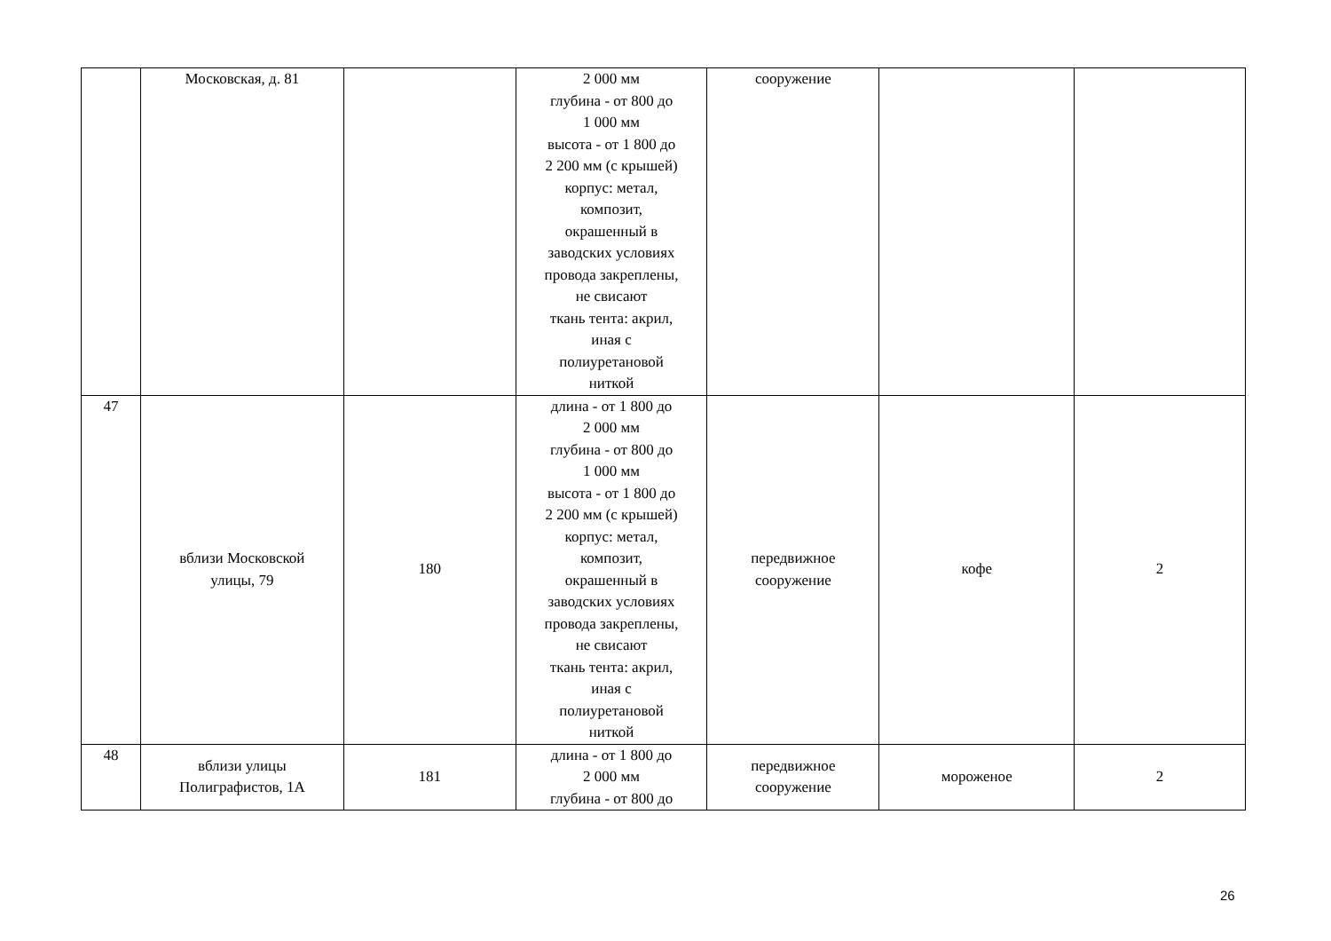| | Московская, д. 81 | | 2 000 мм глубина - от 800 до 1 000 мм высота - от 1 800 до 2 200 мм (с крышей) корпус: метал, композит, окрашенный в заводских условиях провода закреплены, не свисают ткань тента: акрил, иная с полиуретановой ниткой | сооружение | | |
| 47 | вблизи Московской улицы, 79 | 180 | длина - от 1 800 до 2 000 мм глубина - от 800 до 1 000 мм высота - от 1 800 до 2 200 мм (с крышей) корпус: метал, композит, окрашенный в заводских условиях провода закреплены, не свисают ткань тента: акрил, иная с полиуретановой ниткой | передвижное сооружение | кофе | 2 |
| 48 | вблизи улицы Полиграфистов, 1А | 181 | длина - от 1 800 до 2 000 мм глубина - от 800 до | передвижное сооружение | мороженое | 2 |
26